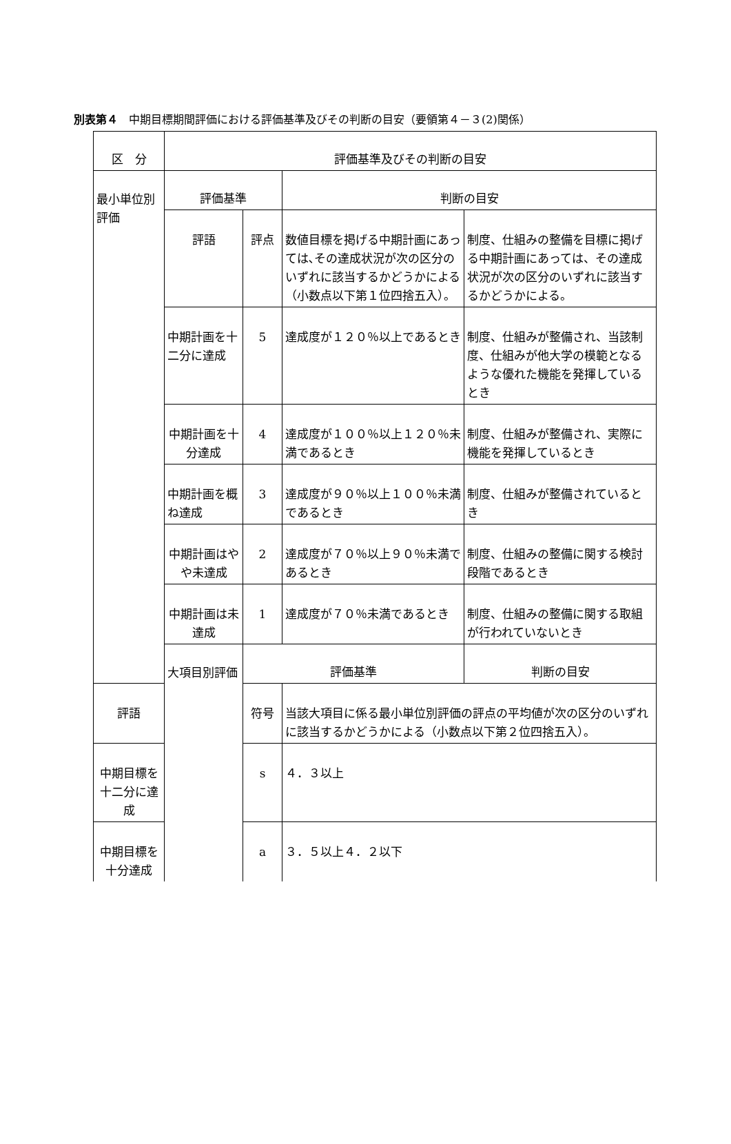別表第４　中期目標期間評価における評価基準及びその判断の目安（要領第４－３(2)関係）
| 区 分 | 評価基準及びその判断の目安 | | | |
| 最小単位別評価 | 評価基準 | | 判断の目安 | |
| | 評語 | 評点 | 数値目標を掲げる中期計画にあっては､その達成状況が次の区分のいずれに該当するかどうかによる（小数点以下第１位四捨五入）。 | 制度、仕組みの整備を目標に掲げる中期計画にあっては、その達成状況が次の区分のいずれに該当するかどうかによる。 |
| | 中期計画を十二分に達成 | 5 | 達成度が１２０％以上であるとき | 制度、仕組みが整備され、当該制度、仕組みが他大学の模範となるような優れた機能を発揮しているとき |
| | 中期計画を十分達成 | 4 | 達成度が１００％以上１２０％未満であるとき | 制度、仕組みが整備され、実際に機能を発揮しているとき |
| | 中期計画を概ね達成 | 3 | 達成度が９０％以上１００％未満であるとき | 制度、仕組みが整備されているとき |
| | 中期計画はやや未達成 | 2 | 達成度が７０％以上９０％未満であるとき | 制度、仕組みの整備に関する検討段階であるとき |
| | 中期計画は未達成 | 1 | 達成度が７０％未満であるとき | 制度、仕組みの整備に関する取組が行われていないとき |
| | 大項目別評価 | 評価基準 | | 判断の目安 |
| 評語 | | 符号 | 当該大項目に係る最小単位別評価の評点の平均値が次の区分のいずれに該当するかどうかによる（小数点以下第２位四捨五入）。 | |
| 中期目標を十二分に達成 | | s | ４．３以上 | |
| 中期目標を十分達成 | | a | ３．５以上４．２以下 | |